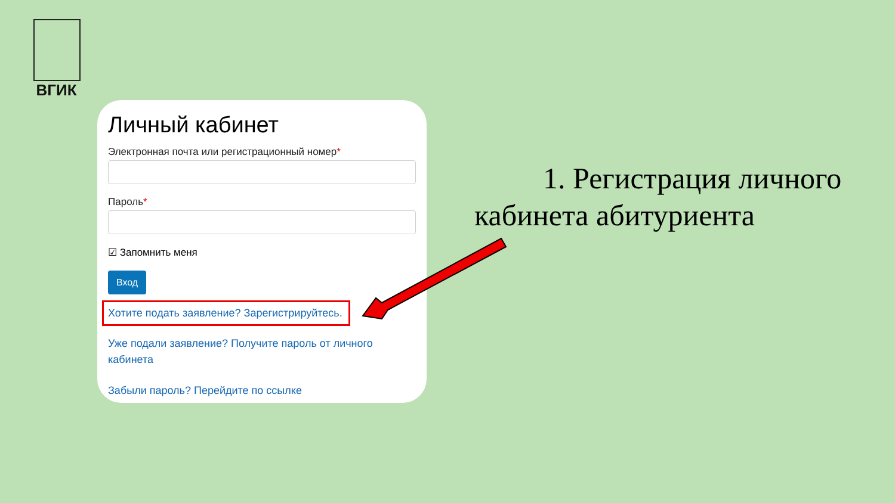ВГИК
Личный кабинет
Электронная почта или регистрационный номер*
Пароль*
☑ Запомнить меня
Вход
Хотите подать заявление? Зарегистрируйтесь.
Уже подали заявление? Получите пароль от личного кабинета
Забыли пароль? Перейдите по ссылке
1. Регистрация личного кабинета абитуриента